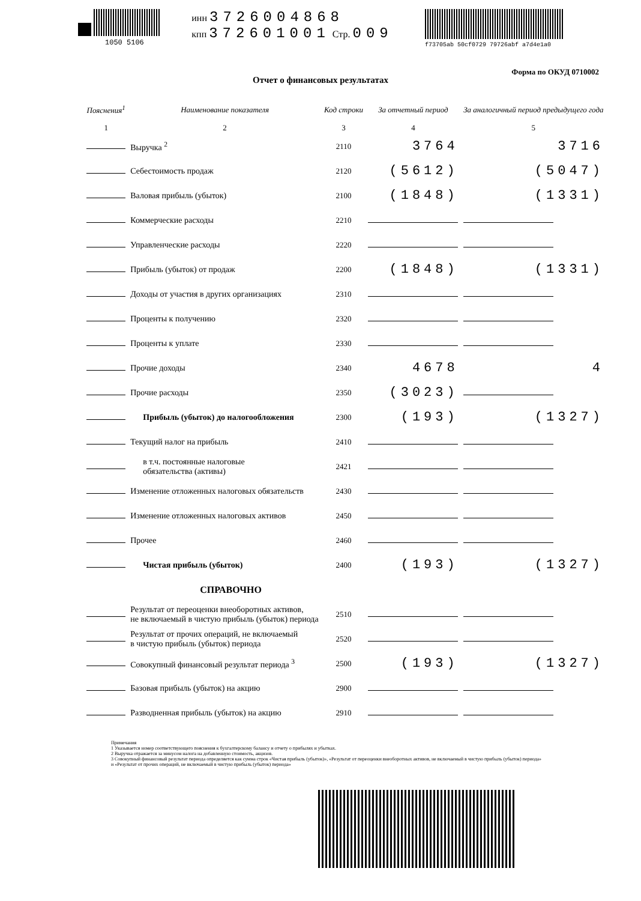1050 5106
инн 3726004868
кпп 372601001 Стр. 009
f73705ab 50cf0729 79726abf a7d4e1a0
Отчет о финансовых результатах
Форма по ОКУД 0710002
| Пояснения<sup>1</sup> | Наименование показателя | Код строки | За отчетный период | За аналогичный период предыдущего года |
| --- | --- | --- | --- | --- |
| 1 | 2 | 3 | 4 | 5 |
| | Выручка <sup>2</sup> | 2110 | 3764 | 3716 |
| | Себестоимость продаж | 2120 | (5612) | (5047) |
| | Валовая прибыль (убыток) | 2100 | (1848) | (1331) |
| | Коммерческие расходы | 2210 | | |
| | Управленческие расходы | 2220 | | |
| | Прибыль (убыток) от продаж | 2200 | (1848) | (1331) |
| | Доходы от участия в других организациях | 2310 | | |
| | Проценты к получению | 2320 | | |
| | Проценты к уплате | 2330 | | |
| | Прочие доходы | 2340 | 4678 | 4 |
| | Прочие расходы | 2350 | (3023) | |
| | Прибыль (убыток) до налогообложения | 2300 | (193) | (1327) |
| | Текущий налог на прибыль | 2410 | | |
| | в т.ч. постоянные налоговые обязательства (активы) | 2421 | | |
| | Изменение отложенных налоговых обязательств | 2430 | | |
| | Изменение отложенных налоговых активов | 2450 | | |
| | Прочее | 2460 | | |
| | Чистая прибыль (убыток) | 2400 | (193) | (1327) |
| | СПРАВОЧНО | | | |
| | Результат от переоценки внеоборотных активов, не включаемый в чистую прибыль (убыток) периода | 2510 | | |
| | Результат от прочих операций, не включаемый в чистую прибыль (убыток) периода | 2520 | | |
| | Совокупный финансовый результат периода <sup>3</sup> | 2500 | (193) | (1327) |
| | Базовая прибыль (убыток) на акцию | 2900 | | |
| | Разводненная прибыль (убыток) на акцию | 2910 | | |
Примечания
1 Указывается номер соответствующего пояснения к бухгалтерскому балансу и отчету о прибылях и убытках.
2 Выручка отражается за минусом налога на добавленную стоимость, акцизов.
3 Совокупный финансовый результат периода определяется как сумма строк «Чистая прибыль (убыток)», «Результат от переоценки внеоборотных активов, не включаемый в чистую прибыль (убыток) периода» и «Результат от прочих операций, не включаемый в чистую прибыль (убыток) периода»